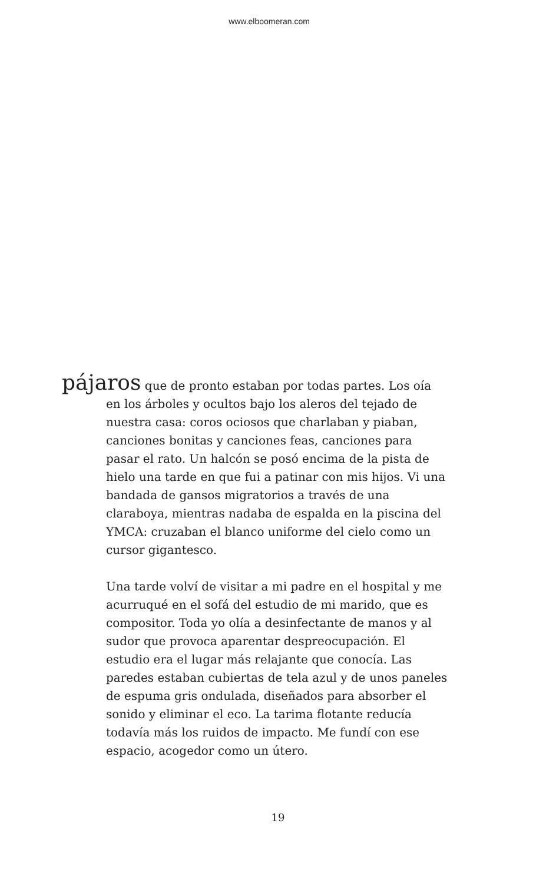www.elboomeran.com
pájaros que de pronto estaban por todas partes. Los oía en los árboles y ocultos bajo los aleros del tejado de nuestra casa: coros ociosos que charlaban y piaban, canciones bonitas y canciones feas, canciones para pasar el rato. Un halcón se posó encima de la pista de hielo una tarde en que fui a patinar con mis hijos. Vi una bandada de gansos migratorios a través de una claraboya, mientras nadaba de espalda en la piscina del YMCA: cruzaban el blanco uniforme del cielo como un cursor gigantesco.
Una tarde volví de visitar a mi padre en el hospital y me acurruqué en el sofá del estudio de mi marido, que es compositor. Toda yo olía a desinfectante de manos y al sudor que provoca aparentar despreocupación. El estudio era el lugar más relajante que conocía. Las paredes estaban cubiertas de tela azul y de unos paneles de espuma gris ondulada, diseñados para absorber el sonido y eliminar el eco. La tarima flotante reducía todavía más los ruidos de impacto. Me fundí con ese espacio, acogedor como un útero.
19